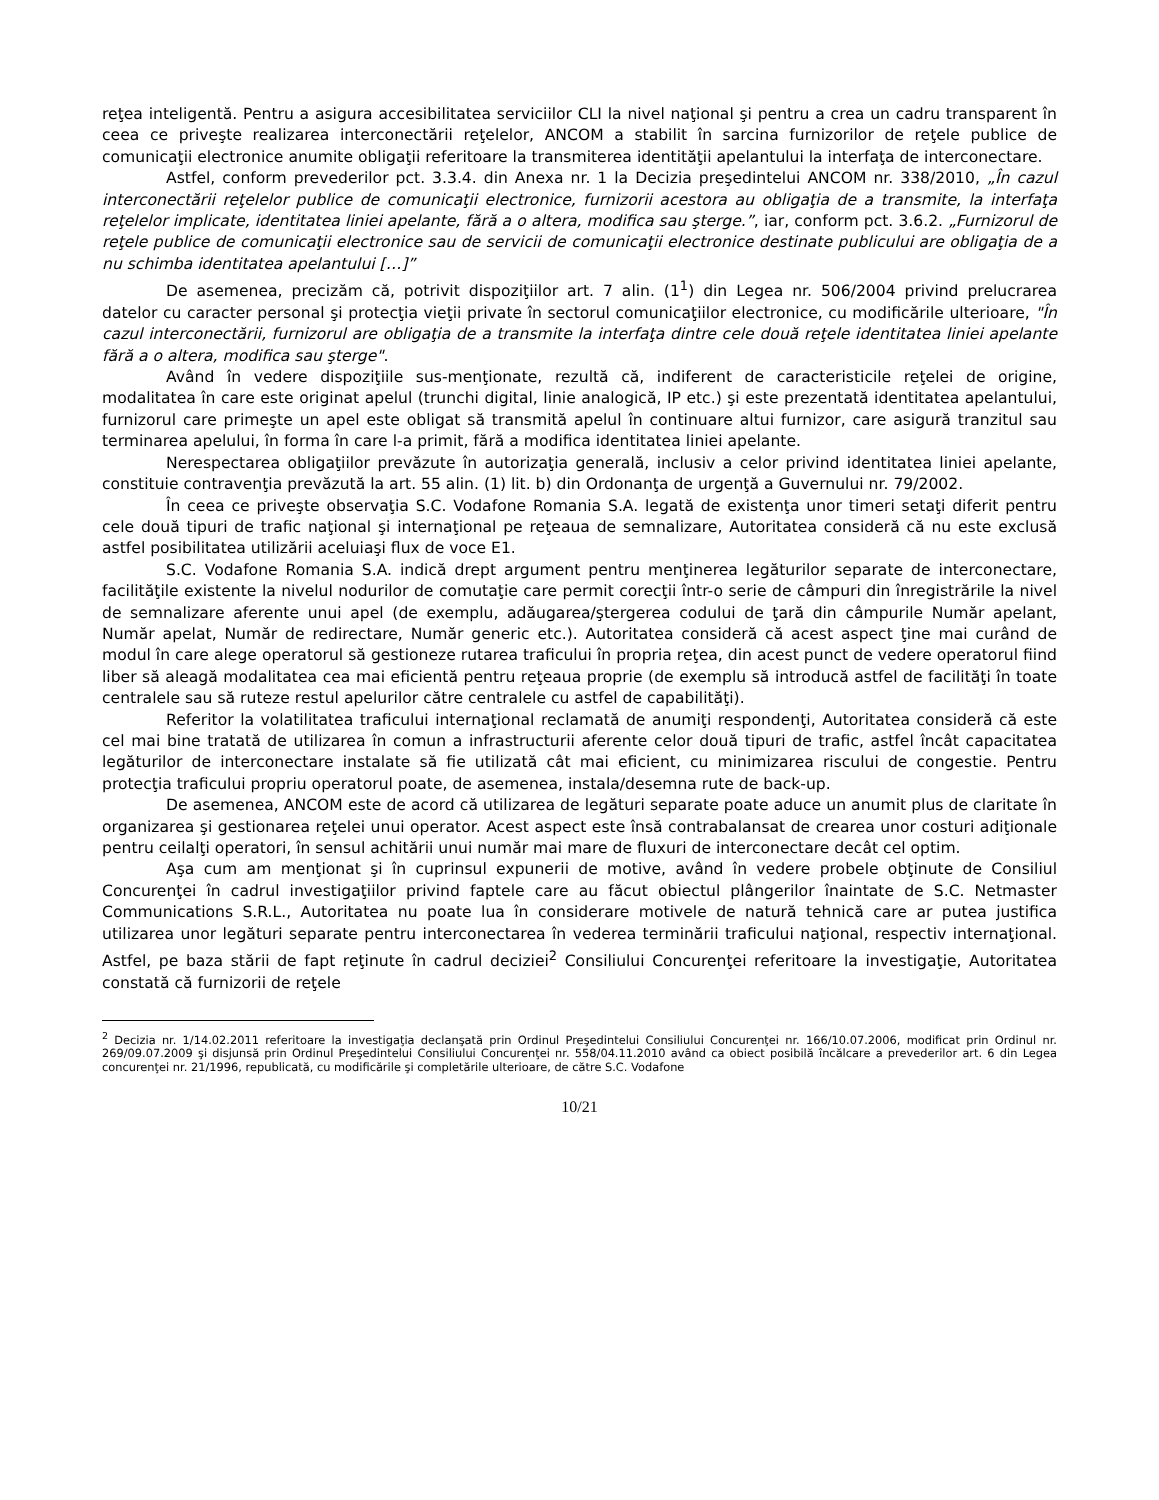reţea inteligentă. Pentru a asigura accesibilitatea serviciilor CLI la nivel naţional şi pentru a crea un cadru transparent în ceea ce priveşte realizarea interconectării reţelelor, ANCOM a stabilit în sarcina furnizorilor de reţele publice de comunicaţii electronice anumite obligaţii referitoare la transmiterea identităţii apelantului la interfaţa de interconectare.
Astfel, conform prevederilor pct. 3.3.4. din Anexa nr. 1 la Decizia preşedintelui ANCOM nr. 338/2010, „În cazul interconectării reţelelor publice de comunicaţii electronice, furnizorii acestora au obligaţia de a transmite, la interfaţa reţelelor implicate, identitatea liniei apelante, fără a o altera, modifica sau şterge.”, iar, conform pct. 3.6.2. „Furnizorul de reţele publice de comunicaţii electronice sau de servicii de comunicaţii electronice destinate publicului are obligaţia de a nu schimba identitatea apelantului […]”
De asemenea, precizăm că, potrivit dispoziţiilor art. 7 alin. (1<sup>1</sup>) din Legea nr. 506/2004 privind prelucrarea datelor cu caracter personal şi protecţia vieţii private în sectorul comunicaţiilor electronice, cu modificările ulterioare, "În cazul interconectării, furnizorul are obligaţia de a transmite la interfaţa dintre cele două reţele identitatea liniei apelante fără a o altera, modifica sau şterge".
Având în vedere dispoziţiile sus-menţionate, rezultă că, indiferent de caracteristicile reţelei de origine, modalitatea în care este originat apelul (trunchi digital, linie analogică, IP etc.) şi este prezentată identitatea apelantului, furnizorul care primeşte un apel este obligat să transmită apelul în continuare altui furnizor, care asigură tranzitul sau terminarea apelului, în forma în care l-a primit, fără a modifica identitatea liniei apelante.
Nerespectarea obligaţiilor prevăzute în autorizaţia generală, inclusiv a celor privind identitatea liniei apelante, constituie contravenţia prevăzută la art. 55 alin. (1) lit. b) din Ordonanţa de urgenţă a Guvernului nr. 79/2002.
În ceea ce priveşte observaţia S.C. Vodafone Romania S.A. legată de existenţa unor timeri setaţi diferit pentru cele două tipuri de trafic naţional şi internaţional pe reţeaua de semnalizare, Autoritatea consideră că nu este exclusă astfel posibilitatea utilizării aceluiaşi flux de voce E1.
S.C. Vodafone Romania S.A. indică drept argument pentru menţinerea legăturilor separate de interconectare, facilităţile existente la nivelul nodurilor de comutaţie care permit corecţii într-o serie de câmpuri din înregistrările la nivel de semnalizare aferente unui apel (de exemplu, adăugarea/ştergerea codului de ţară din câmpurile Număr apelant, Număr apelat, Număr de redirectare, Număr generic etc.). Autoritatea consideră că acest aspect ţine mai curând de modul în care alege operatorul să gestioneze rutarea traficului în propria reţea, din acest punct de vedere operatorul fiind liber să aleagă modalitatea cea mai eficientă pentru reţeaua proprie (de exemplu să introducă astfel de facilităţi în toate centralele sau să ruteze restul apelurilor către centralele cu astfel de capabilităţi).
Referitor la volatilitatea traficului internaţional reclamată de anumiţi respondenţi, Autoritatea consideră că este cel mai bine tratată de utilizarea în comun a infrastructurii aferente celor două tipuri de trafic, astfel încât capacitatea legăturilor de interconectare instalate să fie utilizată cât mai eficient, cu minimizarea riscului de congestie. Pentru protecţia traficului propriu operatorul poate, de asemenea, instala/desemna rute de back-up.
De asemenea, ANCOM este de acord că utilizarea de legături separate poate aduce un anumit plus de claritate în organizarea şi gestionarea reţelei unui operator. Acest aspect este însă contrabalansat de crearea unor costuri adiţionale pentru ceilalţi operatori, în sensul achitării unui număr mai mare de fluxuri de interconectare decât cel optim.
Aşa cum am menţionat şi în cuprinsul expunerii de motive, având în vedere probele obţinute de Consiliul Concurenţei în cadrul investigaţiilor privind faptele care au făcut obiectul plângerilor înaintate de S.C. Netmaster Communications S.R.L., Autoritatea nu poate lua în considerare motivele de natură tehnică care ar putea justifica utilizarea unor legături separate pentru interconectarea în vederea terminării traficului naţional, respectiv internaţional. Astfel, pe baza stării de fapt reţinute în cadrul deciziei<sup>2</sup> Consiliului Concurenţei referitoare la investigaţie, Autoritatea constată că furnizorii de reţele
<sup>2</sup> Decizia nr. 1/14.02.2011 referitoare la investigaţia declanşată prin Ordinul Preşedintelui Consiliului Concurenţei nr. 166/10.07.2006, modificat prin Ordinul nr. 269/09.07.2009 şi disjunsă prin Ordinul Preşedintelui Consiliului Concurenţei nr. 558/04.11.2010 având ca obiect posibilă încălcare a prevederilor art. 6 din Legea concurenţei nr. 21/1996, republicată, cu modificările şi completările ulterioare, de către S.C. Vodafone
10/21